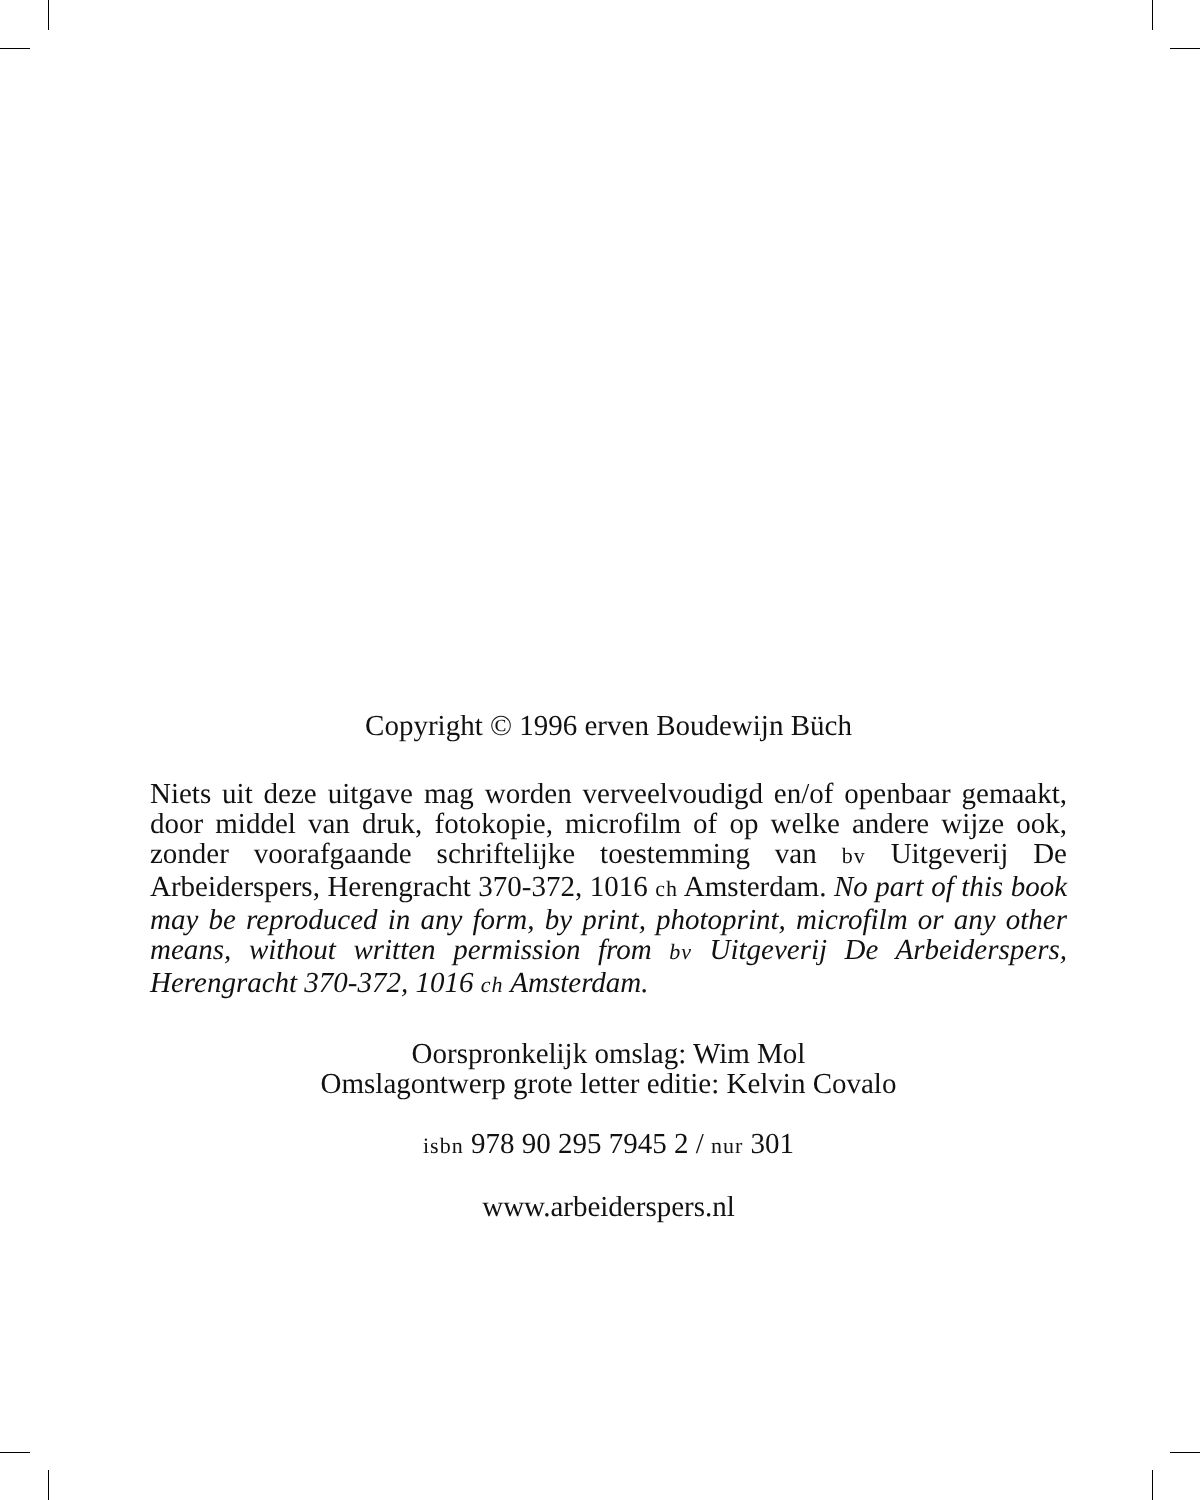Copyright © 1996 erven Boudewijn Büch
Niets uit deze uitgave mag worden verveelvoudigd en/of openbaar gemaakt, door middel van druk, fotokopie, microfilm of op welke andere wijze ook, zonder voorafgaande schriftelijke toestemming van bv Uitgeverij De Arbeiderspers, Herengracht 370-372, 1016 ch Amsterdam. No part of this book may be reproduced in any form, by print, photoprint, microfilm or any other means, without written permission from bv Uitgeverij De Arbeiderspers, Herengracht 370-372, 1016 ch Amsterdam.
Oorspronkelijk omslag: Wim Mol
Omslagontwerp grote letter editie: Kelvin Covalo
isbn 978 90 295 7945 2 / nur 301
www.arbeiderspers.nl